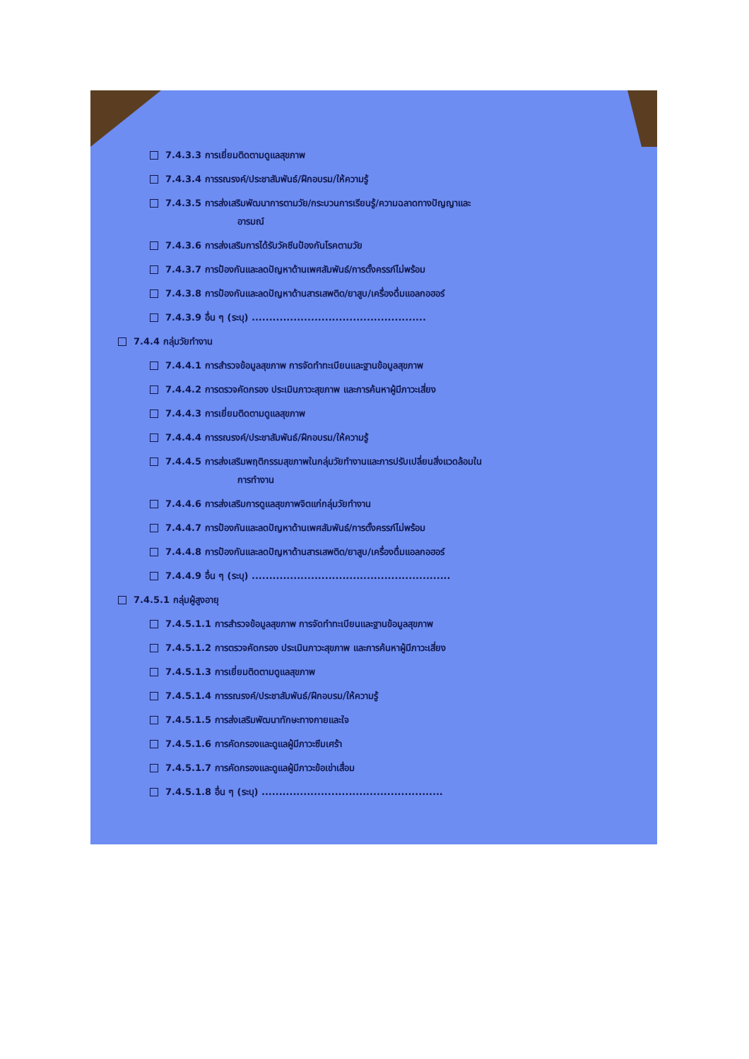7.4.3.3 การเยี่ยมติดตามดูแลสุขภาพ
7.4.3.4 การรณรงค์/ประชาสัมพันธ์/ฝึกอบรม/ให้ความรู้
7.4.3.5 การส่งเสริมพัฒนาการตามวัย/กระบวนการเรียนรู้/ความฉลาดทางปัญญาและ
อารมณ์
7.4.3.6 การส่งเสริมการได้รับวัคซีนป้องกันโรคตามวัย
7.4.3.7 การป้องกันและลดปัญหาด้านเพศสัมพันธ์/การตั้งครรภ์ไม่พร้อม
7.4.3.8 การป้องกันและลดปัญหาด้านสารเสพติด/ยาสูบ/เครื่องดื่มแอลกอฮอร์
7.4.3.9 อื่น ๆ (ระบุ) ..................................................
7.4.4 กลุ่มวัยทำงาน
7.4.4.1 การสำรวจข้อมูลสุขภาพ การจัดทำทะเบียนและฐานข้อมูลสุขภาพ
7.4.4.2 การตรวจคัดกรอง ประเมินภาวะสุขภาพ และการค้นหาผู้มีภาวะเสี่ยง
7.4.4.3 การเยี่ยมติดตามดูแลสุขภาพ
7.4.4.4 การรณรงค์/ประชาสัมพันธ์/ฝึกอบรม/ให้ความรู้
7.4.4.5 การส่งเสริมพฤติกรรมสุขภาพในกลุ่มวัยทำงานและการปรับเปลี่ยนสิ่งแวดล้อมใน
การทำงาน
7.4.4.6 การส่งเสริมการดูแลสุขภาพจิตแก่กลุ่มวัยทำงาน
7.4.4.7 การป้องกันและลดปัญหาด้านเพศสัมพันธ์/การตั้งครรภ์ไม่พร้อม
7.4.4.8 การป้องกันและลดปัญหาด้านสารเสพติด/ยาสูบ/เครื่องดื่มแอลกอฮอร์
7.4.4.9 อื่น ๆ (ระบุ) .........................................................
7.4.5.1 กลุ่มผู้สูงอายุ
7.4.5.1.1 การสำรวจข้อมูลสุขภาพ การจัดทำทะเบียนและฐานข้อมูลสุขภาพ
7.4.5.1.2 การตรวจคัดกรอง ประเมินภาวะสุขภาพ และการค้นหาผู้มีภาวะเสี่ยง
7.4.5.1.3 การเยี่ยมติดตามดูแลสุขภาพ
7.4.5.1.4 การรณรงค์/ประชาสัมพันธ์/ฝึกอบรม/ให้ความรู้
7.4.5.1.5 การส่งเสริมพัฒนาทักษะทางกายและใจ
7.4.5.1.6 การคัดกรองและดูแลผู้มีภาวะซึมเศร้า
7.4.5.1.7 การคัดกรองและดูแลผู้มีภาวะข้อเข่าเสื่อม
7.4.5.1.8 อื่น ๆ (ระบุ) ....................................................